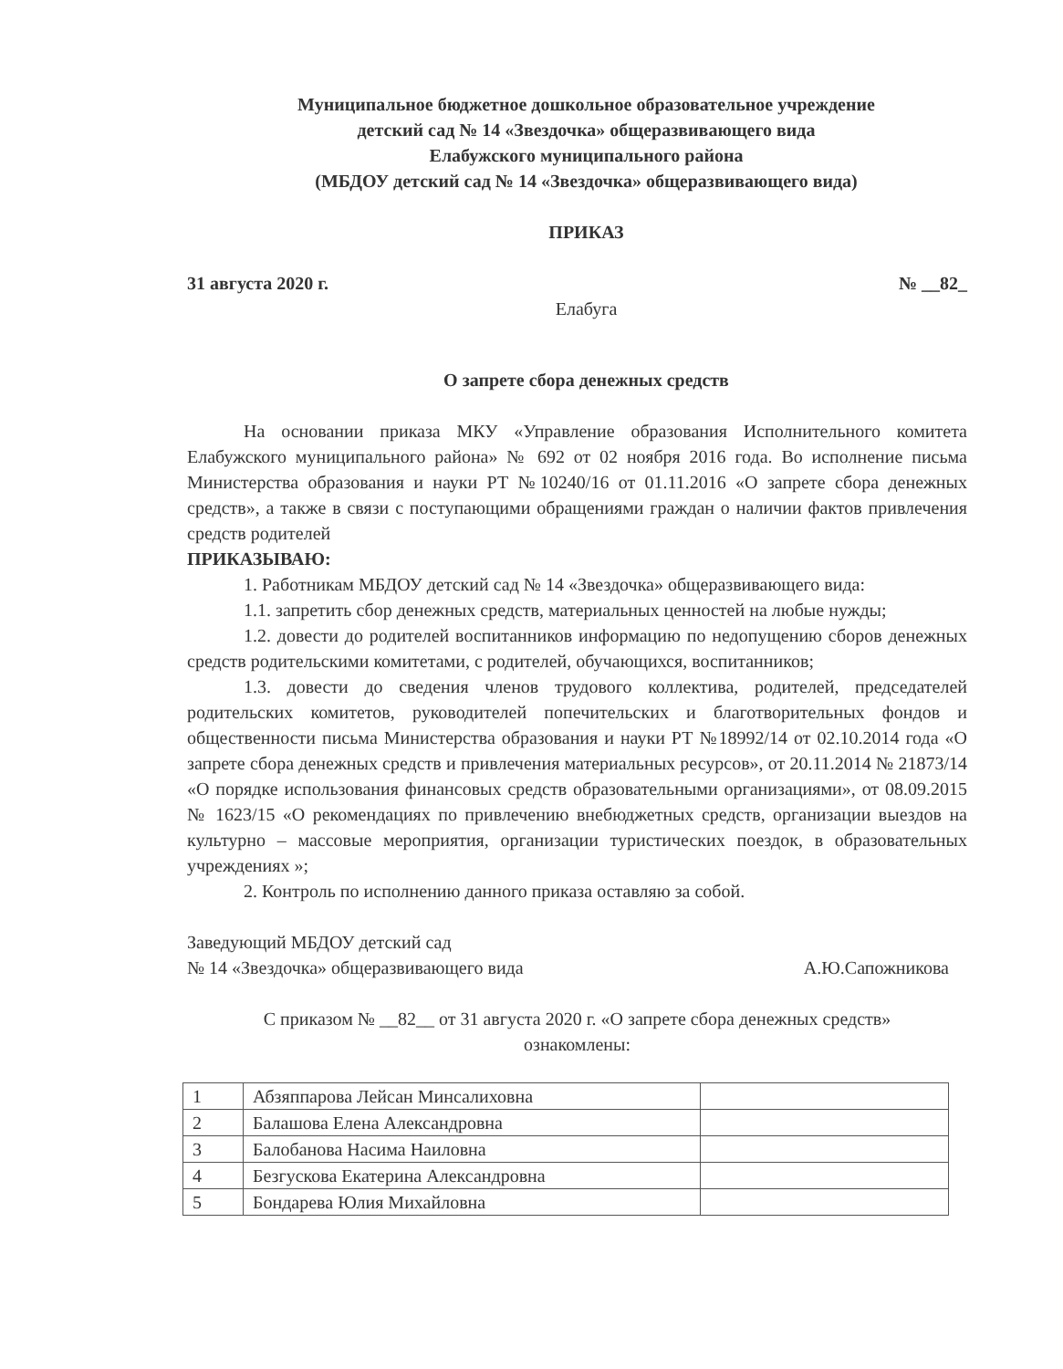Муниципальное бюджетное дошкольное образовательное учреждение
детский сад № 14 «Звездочка» общеразвивающего вида
Елабужского муниципального района
(МБДОУ детский сад № 14 «Звездочка» общеразвивающего вида)
ПРИКАЗ
31 августа 2020 г. № __82_
Елабуга
О запрете сбора денежных средств
На основании приказа МКУ «Управление образования Исполнительного комитета Елабужского муниципального района» № 692 от 02 ноября 2016 года. Во исполнение письма Министерства образования и науки РТ №10240/16 от 01.11.2016 «О запрете сбора денежных средств», а также в связи с поступающими обращениями граждан о наличии фактов привлечения средств родителей
ПРИКАЗЫВАЮ:
1. Работникам МБДОУ детский сад № 14 «Звездочка» общеразвивающего вида:
1.1. запретить сбор денежных средств, материальных ценностей на любые нужды;
1.2. довести до родителей воспитанников информацию по недопущению сборов денежных средств родительскими комитетами, с родителей, обучающихся, воспитанников;
1.3. довести до сведения членов трудового коллектива, родителей, председателей родительских комитетов, руководителей попечительских и благотворительных фондов и общественности письма Министерства образования и науки РТ №18992/14 от 02.10.2014 года «О запрете сбора денежных средств и привлечения материальных ресурсов», от 20.11.2014 № 21873/14 «О порядке использования финансовых средств образовательными организациями», от 08.09.2015 № 1623/15 «О рекомендациях по привлечению внебюджетных средств, организации выездов на культурно – массовые мероприятия, организации туристических поездок, в образовательных учреждениях »;
2. Контроль по исполнению данного приказа оставляю за собой.
Заведующий МБДОУ детский сад
№ 14 «Звездочка» общеразвивающего вида
А.Ю.Сапожникова
С приказом № __82__ от 31 августа 2020 г. «О запрете сбора денежных средств»
ознакомлены:
| 1 | Абзяппарова Лейсан Минсалиховна | |
| 2 | Балашова Елена Александровна | |
| 3 | Балобанова Насима Наиловна | |
| 4 | Безгускова Екатерина Александровна | |
| 5 | Бондарева Юлия Михайловна | |